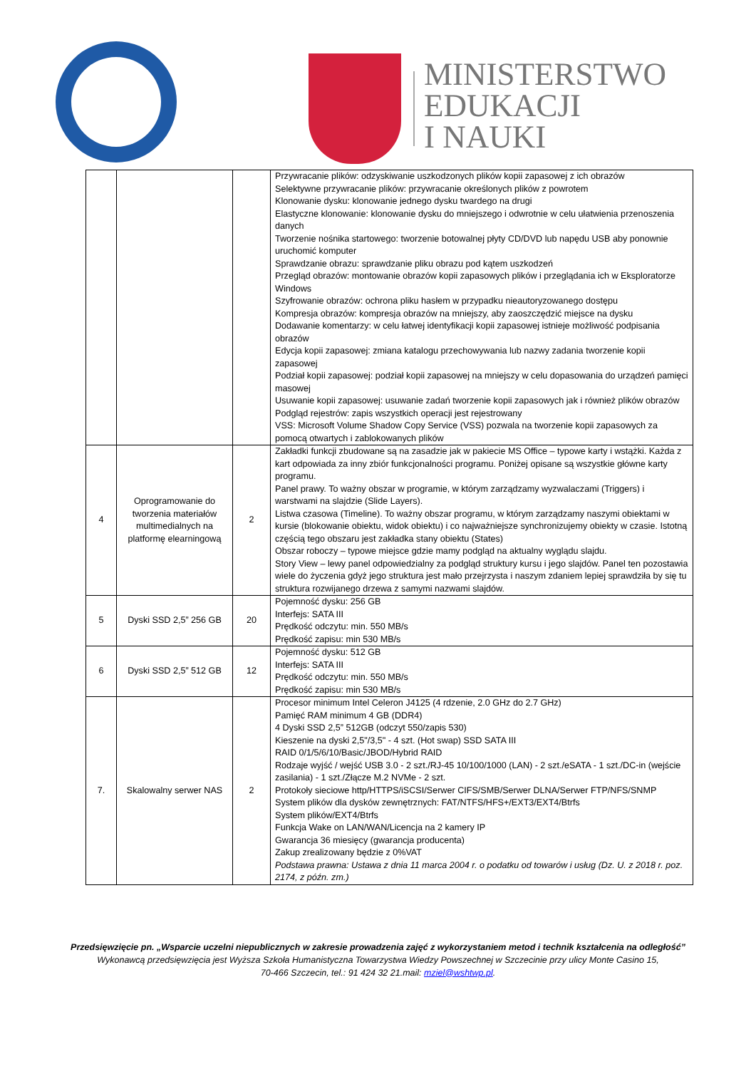MINISTERSTWO
EDUKACJI
I NAUKI
| | | | Przywracanie plików: odzyskiwanie uszkodzonych plików kopii zapasowej z ich obrazów Selektywne przywracanie plików: przywracanie określonych plików z powrotem Klonowanie dysku: klonowanie jednego dysku twardego na drugi Elastyczne klonowanie: klonowanie dysku do mniejszego i odwrotnie w celu ułatwienia przenoszenia danych Tworzenie nośnika startowego: tworzenie botowalnej płyty CD/DVD lub napędu USB aby ponownie uruchomić komputer Sprawdzanie obrazu: sprawdzanie pliku obrazu pod kątem uszkodzeń Przegląd obrazów: montowanie obrazów kopii zapasowych plików i przeglądania ich w Eksploratorze Windows Szyfrowanie obrazów: ochrona pliku hasłem w przypadku nieautoryzowanego dostępu Kompresja obrazów: kompresja obrazów na mniejszy, aby zaoszczędzić miejsce na dysku Dodawanie komentarzy: w celu łatwej identyfikacji kopii zapasowej istnieje możliwość podpisania obrazów Edycja kopii zapasowej: zmiana katalogu przechowywania lub nazwy zadania tworzenie kopii zapasowej Podział kopii zapasowej: podział kopii zapasowej na mniejszy w celu dopasowania do urządzeń pamięci masowej Usuwanie kopii zapasowej: usuwanie zadań tworzenie kopii zapasowych jak i również plików obrazów Podgląd rejestrów: zapis wszystkich operacji jest rejestrowany VSS: Microsoft Volume Shadow Copy Service (VSS) pozwala na tworzenie kopii zapasowych za pomocą otwartych i zablokowanych plików |
| 4 | Oprogramowanie do tworzenia materiałów multimedialnych na platformę elearningową | 2 | Zakładki funkcji zbudowane są na zasadzie jak w pakiecie MS Office – typowe karty i wstążki. Każda z kart odpowiada za inny zbiór funkcjonalności programu. Poniżej opisane są wszystkie główne karty programu. Panel prawy. To ważny obszar w programie, w którym zarządzamy wyzwalaczami (Triggers) i warstwami na slajdzie (Slide Layers). Listwa czasowa (Timeline). To ważny obszar programu, w którym zarządzamy naszymi obiektami w kursie (blokowanie obiektu, widok obiektu) i co najważniejsze synchronizujemy obiekty w czasie. Istotną częścią tego obszaru jest zakładka stany obiektu (States) Obszar roboczy – typowe miejsce gdzie mamy podgląd na aktualny wyglądu slajdu. Story View – lewy panel odpowiedzialny za podgląd struktury kursu i jego slajdów. Panel ten pozostawia wiele do życzenia gdyż jego struktura jest mało przejrzysta i naszym zdaniem lepiej sprawdziła by się tu struktura rozwijanego drzewa z samymi nazwami slajdów. |
| 5 | Dyski SSD 2,5” 256 GB | 20 | Pojemność dysku: 256 GB Interfejs: SATA III Prędkość odczytu: min. 550 MB/s Prędkość zapisu: min 530 MB/s |
| 6 | Dyski SSD 2,5” 512 GB | 12 | Pojemność dysku: 512 GB Interfejs: SATA III Prędkość odczytu: min. 550 MB/s Prędkość zapisu: min 530 MB/s |
| 7. | Skalowalny serwer NAS | 2 | Procesor minimum Intel Celeron J4125 (4 rdzenie, 2.0 GHz do 2.7 GHz) Pamięć RAM minimum 4 GB (DDR4) 4 Dyski SSD 2,5” 512GB (odczyt 550/zapis 530) Kieszenie na dyski 2,5"/3,5" - 4 szt. (Hot swap) SSD SATA III RAID 0/1/5/6/10/Basic/JBOD/Hybrid RAID Rodzaje wyjść / wejść USB 3.0 - 2 szt./RJ-45 10/100/1000 (LAN) - 2 szt./eSATA - 1 szt./DC-in (wejście zasilania) - 1 szt./Złącze M.2 NVMe - 2 szt. Protokoły sieciowe http/HTTPS/iSCSI/Serwer CIFS/SMB/Serwer DLNA/Serwer FTP/NFS/SNMP System plików dla dysków zewnętrznych: FAT/NTFS/HFS+/EXT3/EXT4/Btrfs System plików/EXT4/Btrfs Funkcja Wake on LAN/WAN/Licencja na 2 kamery IP Gwarancja 36 miesięcy (gwarancja producenta) Zakup zrealizowany będzie z 0%VAT Podstawa prawna: Ustawa z dnia 11 marca 2004 r. o podatku od towarów i usług (Dz. U. z 2018 r. poz. 2174, z późn. zm.) |
Przedsięwzięcie pn. „Wsparcie uczelni niepublicznych w zakresie prowadzenia zajęć z wykorzystaniem metod i technik kształcenia na odległość”
Wykonawcą przedsięwzięcia jest Wyższa Szkoła Humanistyczna Towarzystwa Wiedzy Powszechnej w Szczecinie przy ulicy Monte Casino 15,
70-466 Szczecin, tel.: 91 424 32 21.mail: mziel@wshtwp.pl.